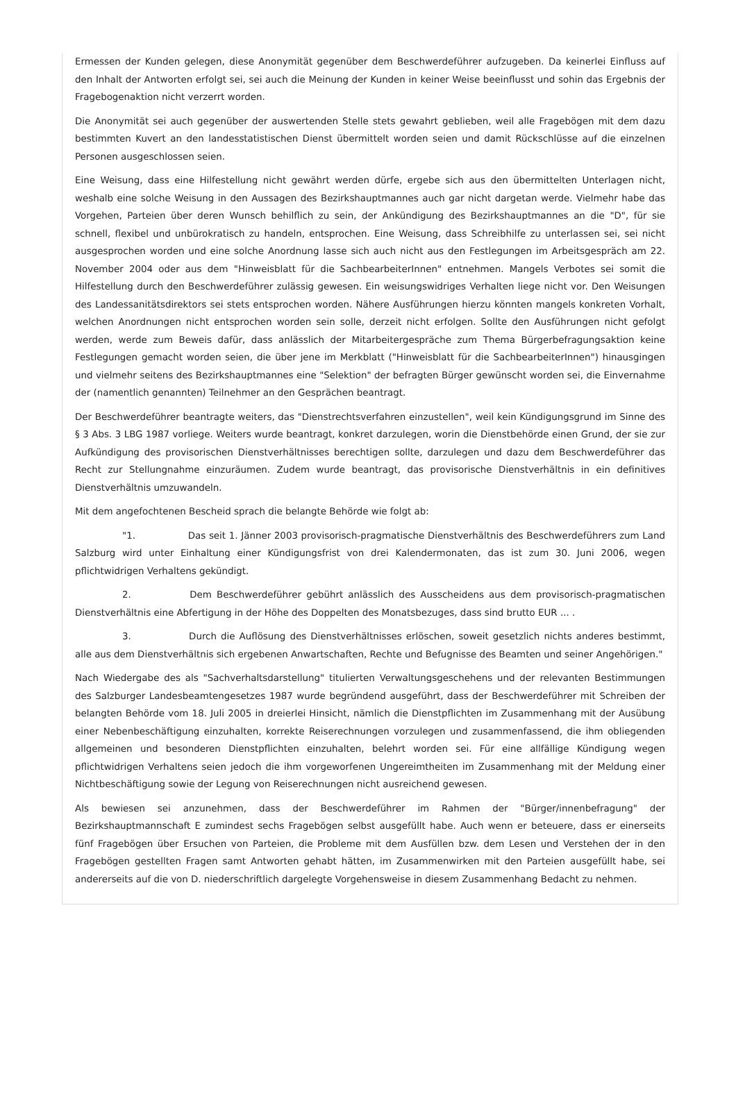Ermessen der Kunden gelegen, diese Anonymität gegenüber dem Beschwerdeführer aufzugeben. Da keinerlei Einfluss auf den Inhalt der Antworten erfolgt sei, sei auch die Meinung der Kunden in keiner Weise beeinflusst und sohin das Ergebnis der Fragebogenaktion nicht verzerrt worden.
Die Anonymität sei auch gegenüber der auswertenden Stelle stets gewahrt geblieben, weil alle Fragebögen mit dem dazu bestimmten Kuvert an den landesstatistischen Dienst übermittelt worden seien und damit Rückschlüsse auf die einzelnen Personen ausgeschlossen seien.
Eine Weisung, dass eine Hilfestellung nicht gewährt werden dürfe, ergebe sich aus den übermittelten Unterlagen nicht, weshalb eine solche Weisung in den Aussagen des Bezirkshauptmannes auch gar nicht dargetan werde. Vielmehr habe das Vorgehen, Parteien über deren Wunsch behilflich zu sein, der Ankündigung des Bezirkshauptmannes an die "D", für sie schnell, flexibel und unbürokratisch zu handeln, entsprochen. Eine Weisung, dass Schreibhilfe zu unterlassen sei, sei nicht ausgesprochen worden und eine solche Anordnung lasse sich auch nicht aus den Festlegungen im Arbeitsgespräch am 22. November 2004 oder aus dem "Hinweisblatt für die SachbearbeiterInnen" entnehmen. Mangels Verbotes sei somit die Hilfestellung durch den Beschwerdeführer zulässig gewesen. Ein weisungswidriges Verhalten liege nicht vor. Den Weisungen des Landessanitätsdirektors sei stets entsprochen worden. Nähere Ausführungen hierzu könnten mangels konkreten Vorhalt, welchen Anordnungen nicht entsprochen worden sein solle, derzeit nicht erfolgen. Sollte den Ausführungen nicht gefolgt werden, werde zum Beweis dafür, dass anlässlich der Mitarbeitergespräche zum Thema Bürgerbefragungsaktion keine Festlegungen gemacht worden seien, die über jene im Merkblatt ("Hinweisblatt für die SachbearbeiterInnen") hinausgingen und vielmehr seitens des Bezirkshauptmannes eine "Selektion" der befragten Bürger gewünscht worden sei, die Einvernahme der (namentlich genannten) Teilnehmer an den Gesprächen beantragt.
Der Beschwerdeführer beantragte weiters, das "Dienstrechtsverfahren einzustellen", weil kein Kündigungsgrund im Sinne des § 3 Abs. 3 LBG 1987 vorliege. Weiters wurde beantragt, konkret darzulegen, worin die Dienstbehörde einen Grund, der sie zur Aufkündigung des provisorischen Dienstverhältnisses berechtigen sollte, darzulegen und dazu dem Beschwerdeführer das Recht zur Stellungnahme einzuräumen. Zudem wurde beantragt, das provisorische Dienstverhältnis in ein definitives Dienstverhältnis umzuwandeln.
Mit dem angefochtenen Bescheid sprach die belangte Behörde wie folgt ab:
"1. Das seit 1. Jänner 2003 provisorisch-pragmatische Dienstverhältnis des Beschwerdeführers zum Land Salzburg wird unter Einhaltung einer Kündigungsfrist von drei Kalendermonaten, das ist zum 30. Juni 2006, wegen pflichtwidrigen Verhaltens gekündigt.
2. Dem Beschwerdeführer gebührt anlässlich des Ausscheidens aus dem provisorisch-pragmatischen Dienstverhältnis eine Abfertigung in der Höhe des Doppelten des Monatsbezuges, dass sind brutto EUR ... .
3. Durch die Auflösung des Dienstverhältnisses erlöschen, soweit gesetzlich nichts anderes bestimmt, alle aus dem Dienstverhältnis sich ergebenen Anwartschaften, Rechte und Befugnisse des Beamten und seiner Angehörigen."
Nach Wiedergabe des als "Sachverhaltsdarstellung" titulierten Verwaltungsgeschehens und der relevanten Bestimmungen des Salzburger Landesbeamtengesetzes 1987 wurde begründend ausgeführt, dass der Beschwerdeführer mit Schreiben der belangten Behörde vom 18. Juli 2005 in dreierlei Hinsicht, nämlich die Dienstpflichten im Zusammenhang mit der Ausübung einer Nebenbeschäftigung einzuhalten, korrekte Reiserechnungen vorzulegen und zusammenfassend, die ihm obliegenden allgemeinen und besonderen Dienstpflichten einzuhalten, belehrt worden sei. Für eine allfällige Kündigung wegen pflichtwidrigen Verhaltens seien jedoch die ihm vorgeworfenen Ungereimtheiten im Zusammenhang mit der Meldung einer Nichtbeschäftigung sowie der Legung von Reiserechnungen nicht ausreichend gewesen.
Als bewiesen sei anzunehmen, dass der Beschwerdeführer im Rahmen der "Bürger/innenbefragung" der Bezirkshauptmannschaft E zumindest sechs Fragebögen selbst ausgefüllt habe. Auch wenn er beteuere, dass er einerseits fünf Fragebögen über Ersuchen von Parteien, die Probleme mit dem Ausfüllen bzw. dem Lesen und Verstehen der in den Fragebögen gestellten Fragen samt Antworten gehabt hätten, im Zusammenwirken mit den Parteien ausgefüllt habe, sei andererseits auf die von D. niederschriftlich dargelegte Vorgehensweise in diesem Zusammenhang Bedacht zu nehmen.